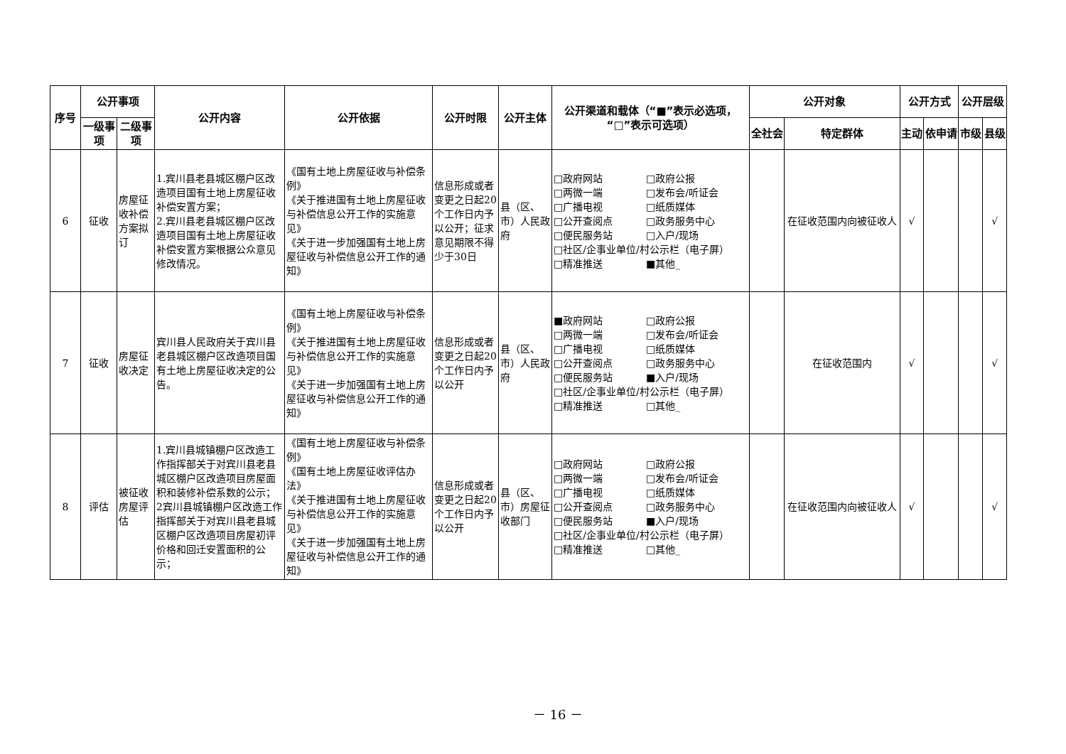| 序号 | 公开事项 | | 公开内容 | 公开依据 | 公开时限 | 公开主体 | 公开渠道和载体（“■”表示必选项，“□”表示可选项） | 公开对象 | | 公开方式 | | 公开层级 | |
| --- | --- | --- | --- | --- | --- | --- | --- | --- | --- | --- | --- | --- | --- |
| | 一级事项 | 二级事项 | | | | | | 全社会 | 特定群体 | 主动 | 依申请 | 市级 | 县级 |
| 6 | 征收 | 房屋征收补偿方案拟订 | 1.宾川县老县城区棚户区改造项目国有土地上房屋征收补偿安置方案； 2.宾川县老县城区棚户区改造项目国有土地上房屋征收补偿安置方案根据公众意见修改情况。 | 《国有土地上房屋征收与补偿条例》 《关于推进国有土地上房屋征收与补偿信息公开工作的实施意见》 《关于进一步加强国有土地上房屋征收与补偿信息公开工作的通知》 | 信息形成或者变更之日起20个工作日内予以公开；征求意见期限不得少于30日 | 县（区、市）人民政府 | □政府网站 □政府公报 □两微一端 □发布会/听证会 □广播电视 □纸质媒体 □公开查阅点 □政务服务中心 □便民服务站 □入户/现场 □社区/企事业单位/村公示栏（电子屏） □精准推送 ■其他_ | | 在征收范围内向被征收人 | √ | | | √ |
| 7 | 征收 | 房屋征收决定 | 宾川县人民政府关于宾川县老县城区棚户区改造项目国有土地上房屋征收决定的公告。 | 《国有土地上房屋征收与补偿条例》 《关于推进国有土地上房屋征收与补偿信息公开工作的实施意见》 《关于进一步加强国有土地上房屋征收与补偿信息公开工作的通知》 | 信息形成或者变更之日起20个工作日内予以公开 | 县（区、市）人民政府 | ■政府网站 □政府公报 □两微一端 □发布会/听证会 □广播电视 □纸质媒体 □公开查阅点 □政务服务中心 □便民服务站 ■入户/现场 □社区/企事业单位/村公示栏（电子屏） □精准推送 □其他_ | | 在征收范围内 | √ | | | √ |
| 8 | 评估 | 被征收房屋评估 | 1.宾川县城镇棚户区改造工作指挥部关于对宾川县老县城区棚户区改造项目房屋面积和装修补偿系数的公示； 2宾川县城镇棚户区改造工作指挥部关于对宾川县老县城区棚户区改造项目房屋初评价格和回迁安置面积的公示； | 《国有土地上房屋征收与补偿条例》 《国有土地上房屋征收评估办法》 《关于推进国有土地上房屋征收与补偿信息公开工作的实施意见》 《关于进一步加强国有土地上房屋征收与补偿信息公开工作的通知》 | 信息形成或者变更之日起20个工作日内予以公开 | 县（区、市）房屋征收部门 | □政府网站 □政府公报 □两微一端 □发布会/听证会 □广播电视 □纸质媒体 □公开查阅点 □政务服务中心 □便民服务站 ■入户/现场 □社区/企事业单位/村公示栏（电子屏） □精准推送 □其他_ | | 在征收范围内向被征收人 | √ | | | √ |
－ 16 －